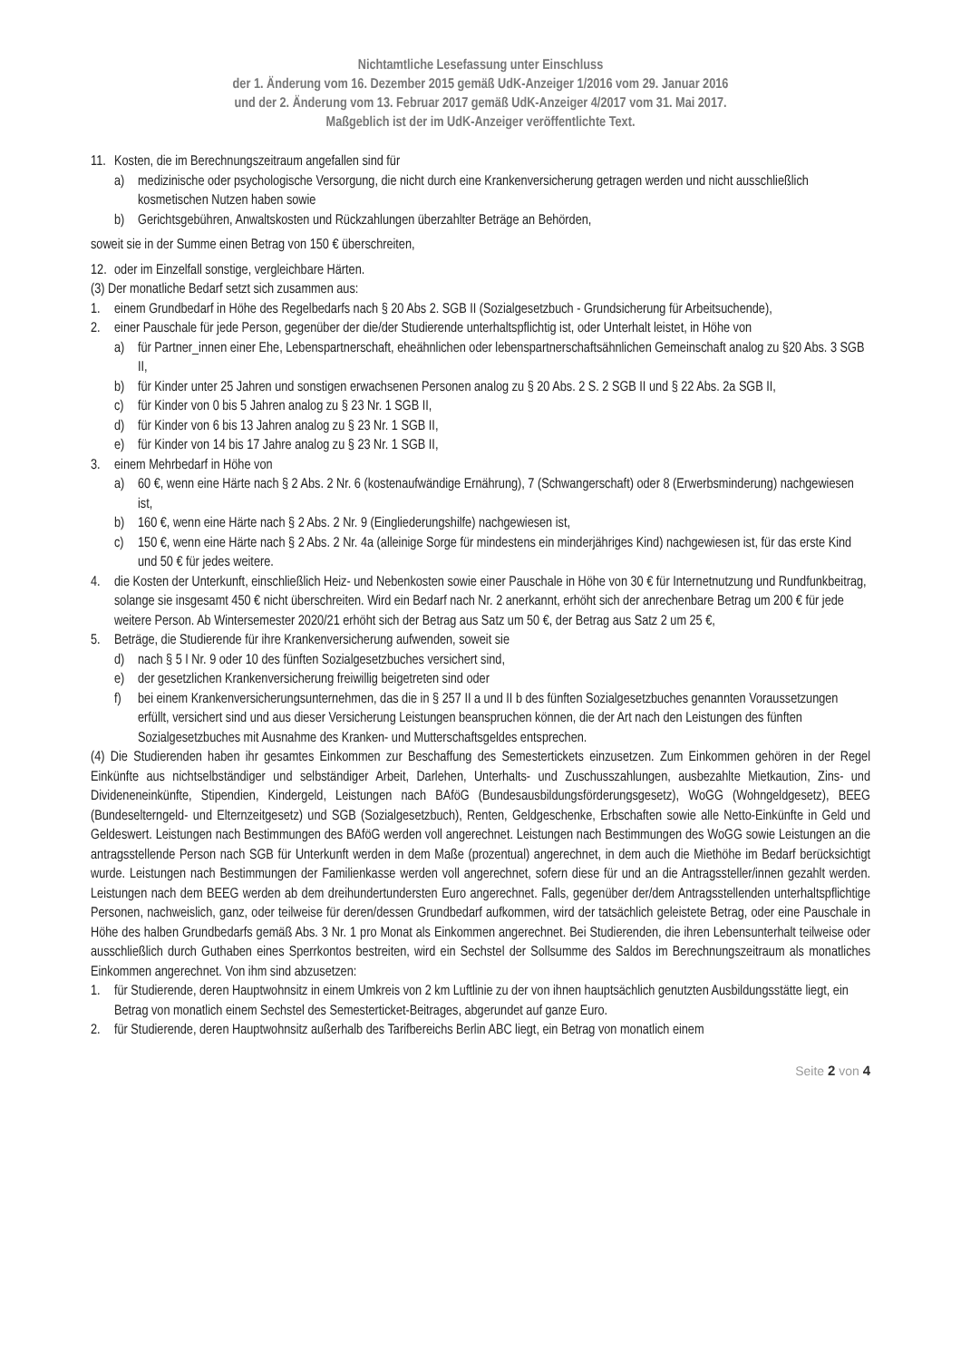Nichtamtliche Lesefassung unter Einschluss
der 1. Änderung vom 16. Dezember 2015 gemäß UdK-Anzeiger 1/2016 vom 29. Januar 2016
und der 2. Änderung vom 13. Februar 2017 gemäß UdK-Anzeiger 4/2017 vom 31. Mai 2017.
Maßgeblich ist der im UdK-Anzeiger veröffentlichte Text.
11. Kosten, die im Berechnungszeitraum angefallen sind für
a) medizinische oder psychologische Versorgung, die nicht durch eine Krankenversicherung getragen werden und nicht ausschließlich kosmetischen Nutzen haben sowie
b) Gerichtsgebühren, Anwaltskosten und Rückzahlungen überzahlter Beträge an Behörden,
soweit sie in der Summe einen Betrag von 150 € überschreiten,
12. oder im Einzelfall sonstige, vergleichbare Härten.
(3) Der monatliche Bedarf setzt sich zusammen aus:
1. einem Grundbedarf in Höhe des Regelbedarfs nach § 20 Abs 2. SGB II (Sozialgesetzbuch - Grundsicherung für Arbeitsuchende),
2. einer Pauschale für jede Person, gegenüber der die/der Studierende unterhaltspflichtig ist, oder Unterhalt leistet, in Höhe von
a) für Partner_innen einer Ehe, Lebenspartnerschaft, eheähnlichen oder lebenspartnerschaftsähnlichen Gemeinschaft analog zu §20 Abs. 3 SGB II,
b) für Kinder unter 25 Jahren und sonstigen erwachsenen Personen analog zu § 20 Abs. 2 S. 2 SGB II und § 22 Abs. 2a SGB II,
c) für Kinder von 0 bis 5 Jahren analog zu § 23 Nr. 1 SGB II,
d) für Kinder von 6 bis 13 Jahren analog zu § 23 Nr. 1 SGB II,
e) für Kinder von 14 bis 17 Jahre analog zu § 23 Nr. 1 SGB II,
3. einem Mehrbedarf in Höhe von
a) 60 €, wenn eine Härte nach § 2 Abs. 2 Nr. 6 (kostenaufwändige Ernährung), 7 (Schwangerschaft) oder 8 (Erwerbsminderung) nachgewiesen ist,
b) 160 €, wenn eine Härte nach § 2 Abs. 2 Nr. 9 (Eingliederungshilfe) nachgewiesen ist,
c) 150 €, wenn eine Härte nach § 2 Abs. 2 Nr. 4a (alleinige Sorge für mindestens ein minderjähriges Kind) nachgewiesen ist, für das erste Kind und 50 € für jedes weitere.
4. die Kosten der Unterkunft, einschließlich Heiz- und Nebenkosten sowie einer Pauschale in Höhe von 30 € für Internetnutzung und Rundfunkbeitrag, solange sie insgesamt 450 € nicht überschreiten. Wird ein Bedarf nach Nr. 2 anerkannt, erhöht sich der anrechenbare Betrag um 200 € für jede weitere Person. Ab Wintersemester 2020/21 erhöht sich der Betrag aus Satz um 50 €, der Betrag aus Satz 2 um 25 €,
5. Beträge, die Studierende für ihre Krankenversicherung aufwenden, soweit sie
d) nach § 5 I Nr. 9 oder 10 des fünften Sozialgesetzbuches versichert sind,
e) der gesetzlichen Krankenversicherung freiwillig beigetreten sind oder
f) bei einem Krankenversicherungsunternehmen, das die in § 257 II a und II b des fünften Sozialgesetzbuches genannten Voraussetzungen erfüllt, versichert sind und aus dieser Versicherung Leistungen beanspruchen können, die der Art nach den Leistungen des fünften Sozialgesetzbuches mit Ausnahme des Kranken- und Mutterschaftsgeldes entsprechen.
(4) Die Studierenden haben ihr gesamtes Einkommen zur Beschaffung des Semestertickets einzusetzen. Zum Einkommen gehören in der Regel Einkünfte aus nichtselbständiger und selbständiger Arbeit, Darlehen, Unterhalts- und Zuschusszahlungen, ausbezahlte Mietkaution, Zins- und Divideneneinkünfte, Stipendien, Kindergeld, Leistungen nach BAföG (Bundesausbildungsförderungsgesetz), WoGG (Wohngeldgesetz), BEEG (Bundeselterngeld- und Elternzeitgesetz) und SGB (Sozialgesetzbuch), Renten, Geldgeschenke, Erbschaften sowie alle Netto-Einkünfte in Geld und Geldeswert. Leistungen nach Bestimmungen des BAföG werden voll angerechnet. Leistungen nach Bestimmungen des WoGG sowie Leistungen an die antragsstellende Person nach SGB für Unterkunft werden in dem Maße (prozentual) angerechnet, in dem auch die Miethöhe im Bedarf berücksichtigt wurde. Leistungen nach Bestimmungen der Familienkasse werden voll angerechnet, sofern diese für und an die Antragssteller/innen gezahlt werden. Leistungen nach dem BEEG werden ab dem dreihundertundersten Euro angerechnet. Falls, gegenüber der/dem Antragsstellenden unterhaltspflichtige Personen, nachweislich, ganz, oder teilweise für deren/dessen Grundbedarf aufkommen, wird der tatsächlich geleistete Betrag, oder eine Pauschale in Höhe des halben Grundbedarfs gemäß Abs. 3 Nr. 1 pro Monat als Einkommen angerechnet. Bei Studierenden, die ihren Lebensunterhalt teilweise oder ausschließlich durch Guthaben eines Sperrkontos bestreiten, wird ein Sechstel der Sollsumme des Saldos im Berechnungszeitraum als monatliches Einkommen angerechnet. Von ihm sind abzusetzen:
1. für Studierende, deren Hauptwohnsitz in einem Umkreis von 2 km Luftlinie zu der von ihnen hauptsächlich genutzten Ausbildungsstätte liegt, ein Betrag von monatlich einem Sechstel des Semesterticket-Beitrages, abgerundet auf ganze Euro.
2. für Studierende, deren Hauptwohnsitz außerhalb des Tarifbereichs Berlin ABC liegt, ein Betrag von monatlich einem
Seite 2 von 4